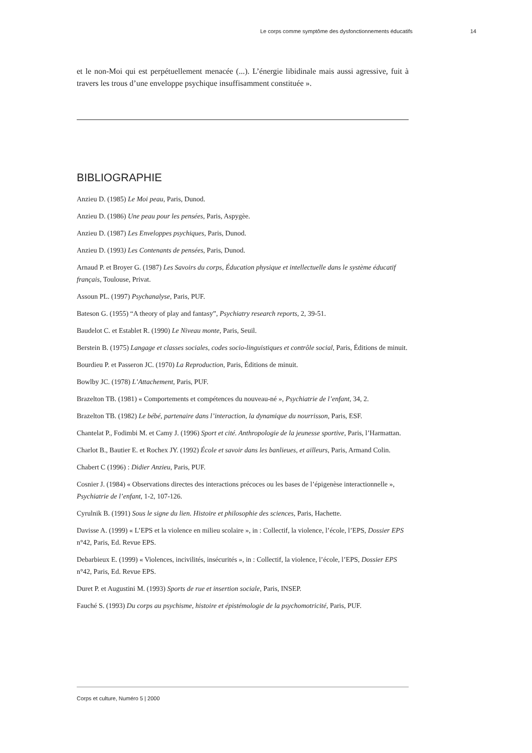Le corps comme symptôme des dysfonctionnements éducatifs 14
et le non-Moi qui est perpétuellement menacée (...). L’énergie libidinale mais aussi agressive, fuit à travers les trous d’une enveloppe psychique insuffisamment constituée ».
BIBLIOGRAPHIE
Anzieu D. (1985) Le Moi peau, Paris, Dunod.
Anzieu D. (1986) Une peau pour les pensées, Paris, Aspygèe.
Anzieu D. (1987) Les Enveloppes psychiques, Paris, Dunod.
Anzieu D. (1993) Les Contenants de pensées, Paris, Dunod.
Arnaud P. et Broyer G. (1987) Les Savoirs du corps, Éducation physique et intellectuelle dans le système éducatif français, Toulouse, Privat.
Assoun PL. (1997) Psychanalyse, Paris, PUF.
Bateson G. (1955) “A theory of play and fantasy”, Psychiatry research reports, 2, 39-51.
Baudelot C. et Establet R. (1990) Le Niveau monte, Paris, Seuil.
Berstein B. (1975) Langage et classes sociales, codes socio-linguistiques et contrôle social, Paris, Éditions de minuit.
Bourdieu P. et Passeron JC. (1970) La Reproduction, Paris, Éditions de minuit.
Bowlby JC. (1978) L’Attachement, Paris, PUF.
Brazelton TB. (1981) « Comportements et compétences du nouveau-né », Psychiatrie de l’enfant, 34, 2.
Brazelton TB. (1982) Le bébé, partenaire dans l’interaction, la dynamique du nourrisson, Paris, ESF.
Chantelat P., Fodimbi M. et Camy J. (1996) Sport et cité. Anthropologie de la jeunesse sportive, Paris, l’Harmattan.
Charlot B., Bautier E. et Rochex JY. (1992) École et savoir dans les banlieues, et ailleurs, Paris, Armand Colin.
Chabert C (1996) : Didier Anzieu, Paris, PUF.
Cosnier J. (1984) « Observations directes des interactions précoces ou les bases de l’épigenèse interactionnelle », Psychiatrie de l’enfant, 1-2, 107-126.
Cyrulnik B. (1991) Sous le signe du lien. Histoire et philosophie des sciences, Paris, Hachette.
Davisse A. (1999) « L’EPS et la violence en milieu scolaire », in : Collectif, la violence, l’école, l’EPS, Dossier EPS n°42, Paris, Ed. Revue EPS.
Debarbieux E. (1999) « Violences, incivilités, insécurités », in : Collectif, la violence, l’école, l’EPS, Dossier EPS n°42, Paris, Ed. Revue EPS.
Duret P. et Augustini M. (1993) Sports de rue et insertion sociale, Paris, INSEP.
Fauché S. (1993) Du corps au psychisme, histoire et épistémologie de la psychomotricité, Paris, PUF.
Corps et culture, Numéro 5 | 2000